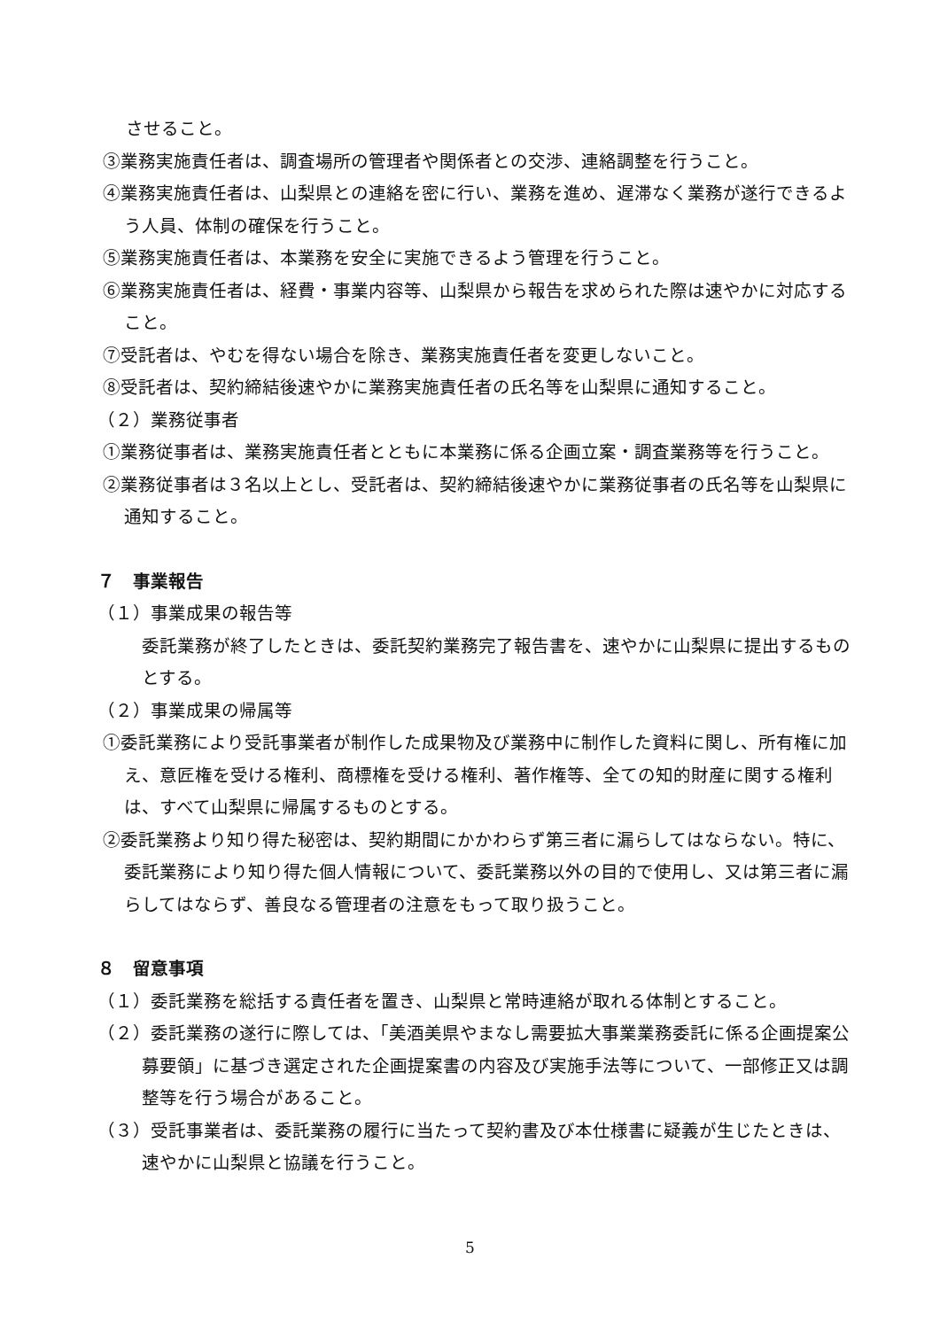させること。
③業務実施責任者は、調査場所の管理者や関係者との交渉、連絡調整を行うこと。
④業務実施責任者は、山梨県との連絡を密に行い、業務を進め、遅滞なく業務が遂行できるよう人員、体制の確保を行うこと。
⑤業務実施責任者は、本業務を安全に実施できるよう管理を行うこと。
⑥業務実施責任者は、経費・事業内容等、山梨県から報告を求められた際は速やかに対応すること。
⑦受託者は、やむを得ない場合を除き、業務実施責任者を変更しないこと。
⑧受託者は、契約締結後速やかに業務実施責任者の氏名等を山梨県に通知すること。
（２）業務従事者
①業務従事者は、業務実施責任者とともに本業務に係る企画立案・調査業務等を行うこと。
②業務従事者は３名以上とし、受託者は、契約締結後速やかに業務従事者の氏名等を山梨県に通知すること。
７　事業報告
（１）事業成果の報告等
委託業務が終了したときは、委託契約業務完了報告書を、速やかに山梨県に提出するものとする。
（２）事業成果の帰属等
①委託業務により受託事業者が制作した成果物及び業務中に制作した資料に関し、所有権に加え、意匠権を受ける権利、商標権を受ける権利、著作権等、全ての知的財産に関する権利は、すべて山梨県に帰属するものとする。
②委託業務より知り得た秘密は、契約期間にかかわらず第三者に漏らしてはならない。特に、委託業務により知り得た個人情報について、委託業務以外の目的で使用し、又は第三者に漏らしてはならず、善良なる管理者の注意をもって取り扱うこと。
８　留意事項
（１）委託業務を総括する責任者を置き、山梨県と常時連絡が取れる体制とすること。
（２）委託業務の遂行に際しては、「美酒美県やまなし需要拡大事業業務委託に係る企画提案公募要領」に基づき選定された企画提案書の内容及び実施手法等について、一部修正又は調整等を行う場合があること。
（３）受託事業者は、委託業務の履行に当たって契約書及び本仕様書に疑義が生じたときは、速やかに山梨県と協議を行うこと。
5